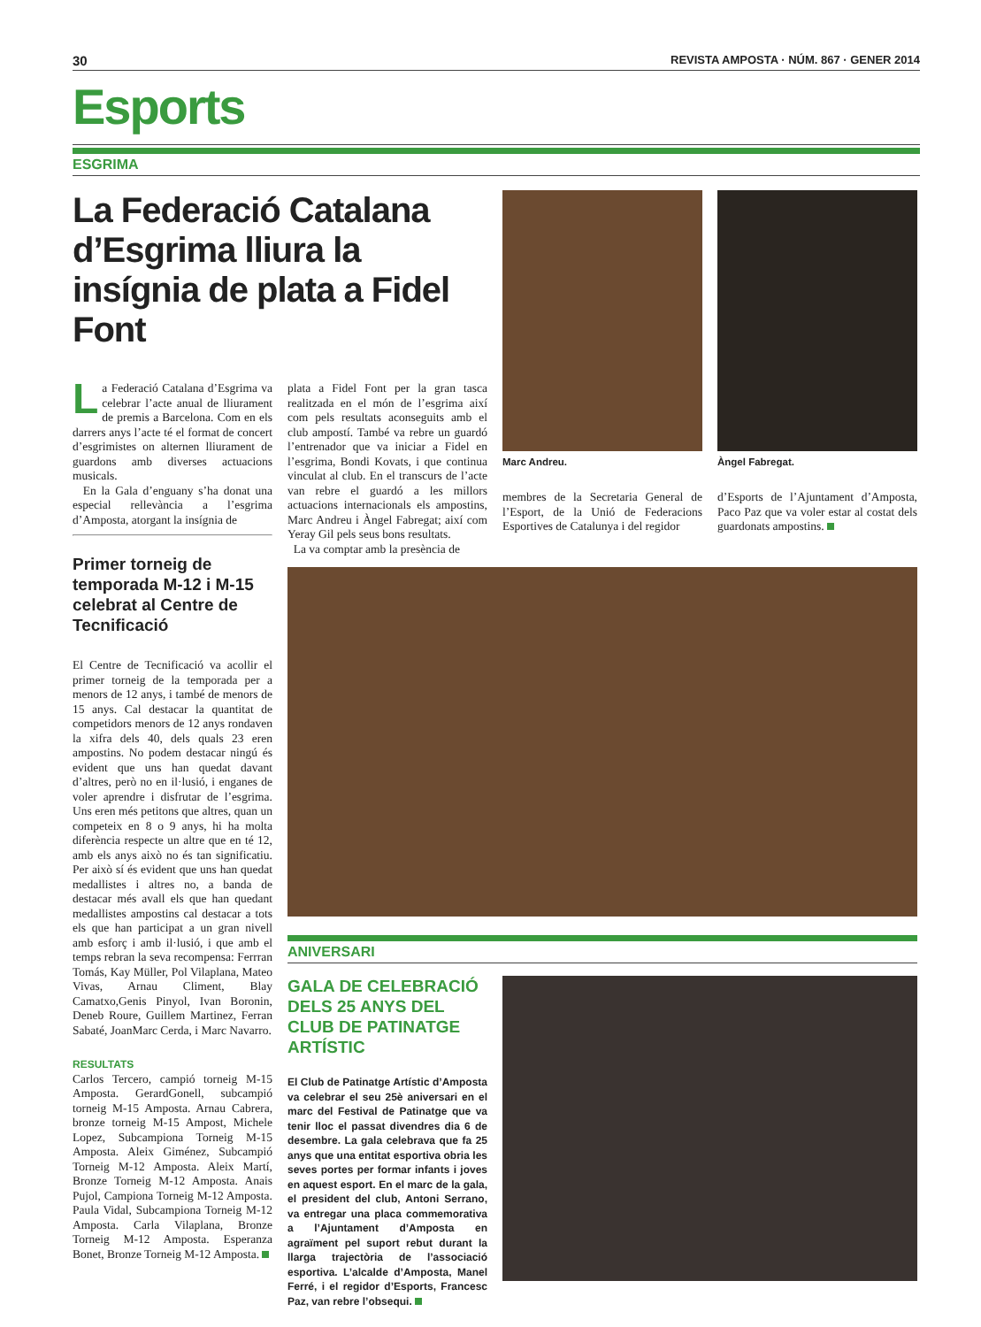30 REVISTA AMPOSTA · NÚM. 867 · GENER 2014
Esports
ESGRIMA
La Federació Catalana d’Esgrima lliura la insígnia de plata a Fidel Font
La Federació Catalana d’Esgrima va celebrar l’acte anual de lliurament de premis a Barcelona. Com en els darrers anys l’acte té el format de concert d’esgrimistes on alternen lliurament de guardons amb diverses actuacions musicals.
En la Gala d’enguany s’ha donat una especial rellevància a l’esgrima d’Amposta, atorgant la insígnia de
Primer torneig de temporada M-12 i M-15 celebrat al Centre de Tecnificació
El Centre de Tecnificació va acollir el primer torneig de la temporada per a menors de 12 anys, i també de menors de 15 anys. Cal destacar la quantitat de competidors menors de 12 anys rondaven la xifra dels 40, dels quals 23 eren ampostins. No podem destacar ningú és evident que uns han quedat davant d’altres, però no en il·lusió, i enganes de voler aprendre i disfrutar de l’esgrima. Uns eren més petitons que altres, quan un competeix en 8 o 9 anys, hi ha molta diferència respecte un altre que en té 12, amb els anys això no és tan significatiu. Per això sí és evident que uns han quedat medallistes i altres no, a banda de destacar més avall els que han quedant medallistes ampostins cal destacar a tots els que han participat a un gran nivell amb esforç i amb il·lusió, i que amb el temps rebran la seva recompensa: Ferrran Tomás, Kay Müller, Pol Vilaplana, Mateo Vivas, Arnau Climent, Blay Camatxo,Genis Pinyol, Ivan Boronin, Deneb Roure, Guillem Martinez, Ferran Sabaté, JoanMarc Cerda, i Marc Navarro.
RESULTATS
Carlos Tercero, campió torneig M-15 Amposta. GerardGonell, subcampió torneig M-15 Amposta. Arnau Cabrera, bronze torneig M-15 Ampost, Michele Lopez, Subcampiona Torneig M-15 Amposta. Aleix Giménez, Subcampió Torneig M-12 Amposta. Aleix Martí, Bronze Torneig M-12 Amposta. Anais Pujol, Campiona Torneig M-12 Amposta. Paula Vidal, Subcampiona Torneig M-12 Amposta. Carla Vilaplana, Bronze Torneig M-12 Amposta. Esperanza Bonet, Bronze Torneig M-12 Amposta.
plata a Fidel Font per la gran tasca realitzada en el món de l’esgrima així com pels resultats aconseguits amb el club ampostí. També va rebre un guardó l’entrenador que va iniciar a Fidel en l’esgrima, Bondi Kovats, i que continua vinculat al club. En el transcurs de l’acte van rebre el guardó a les millors actuacions internacionals els ampostins, Marc Andreu i Àngel Fabregat; així com Yeray Gil pels seus bons resultats.
La va comptar amb la presència de
ANIVERSARI
GALA DE CELEBRACIÓ DELS 25 ANYS DEL CLUB DE PATINATGE ARTÍSTIC
El Club de Patinatge Artístic d’Amposta va celebrar el seu 25è aniversari en el marc del Festival de Patinatge que va tenir lloc el passat divendres dia 6 de desembre. La gala celebrava que fa 25 anys que una entitat esportiva obria les seves portes per formar infants i joves en aquest esport. En el marc de la gala, el president del club, Antoni Serrano, va entregar una placa commemorativa a l’Ajuntament d’Amposta en agraïment pel suport rebut durant la llarga trajectòria de l’associació esportiva. L’alcalde d’Amposta, Manel Ferré, i el regidor d’Esports, Francesc Paz, van rebre l’obsequi.
Marc Andreu.
membres de la Secretaria General de l’Esport, de la Unió de Federacions Esportives de Catalunya i del regidor
Àngel Fabregat.
d’Esports de l’Ajuntament d’Amposta, Paco Paz que va voler estar al costat dels guardonats ampostins.